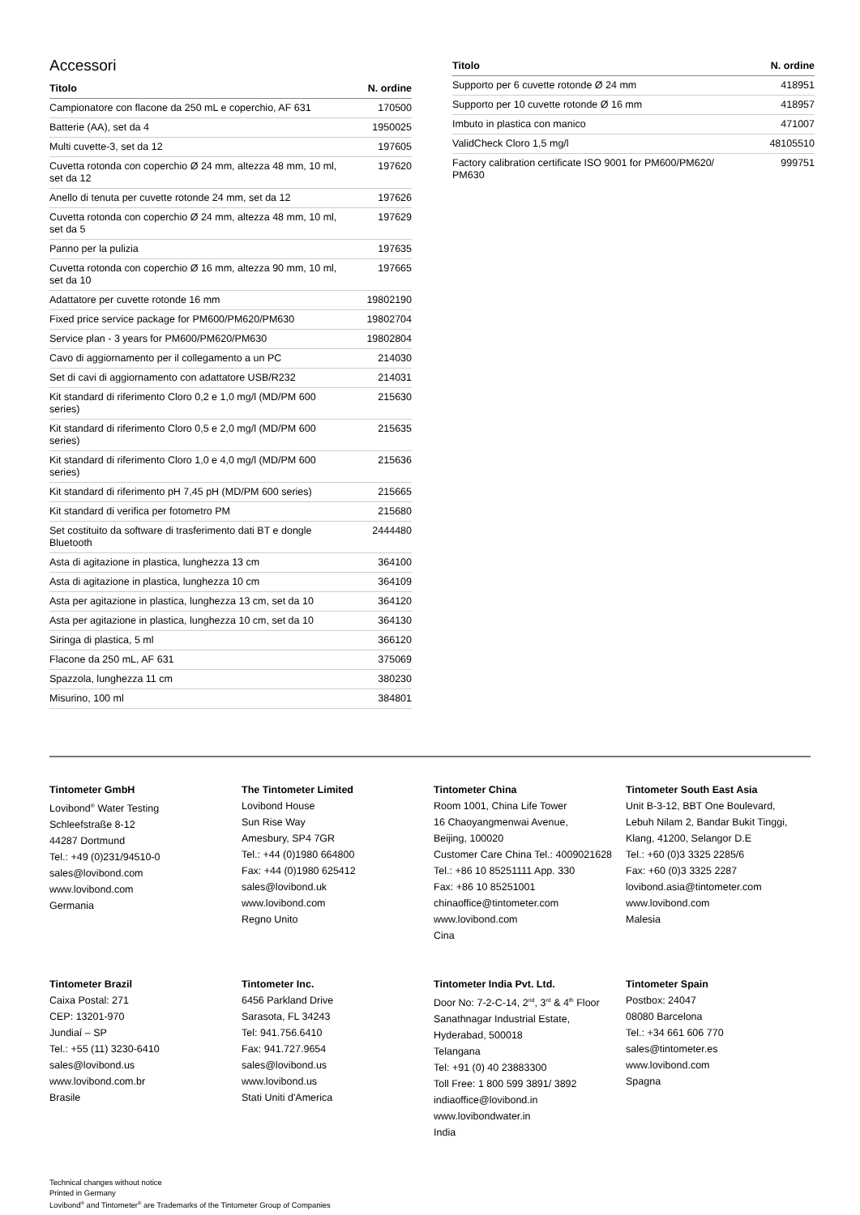Accessori
| Titolo | N. ordine |
| --- | --- |
| Campionatore con flacone da 250 mL e coperchio, AF 631 | 170500 |
| Batterie (AA), set da 4 | 1950025 |
| Multi cuvette-3, set da 12 | 197605 |
| Cuvetta rotonda con coperchio Ø 24 mm, altezza 48 mm, 10 ml, set da 12 | 197620 |
| Anello di tenuta per cuvette rotonde 24 mm, set da 12 | 197626 |
| Cuvetta rotonda con coperchio Ø 24 mm, altezza 48 mm, 10 ml, set da 5 | 197629 |
| Panno per la pulizia | 197635 |
| Cuvetta rotonda con coperchio Ø 16 mm, altezza 90 mm, 10 ml, set da 10 | 197665 |
| Adattatore per cuvette rotonde 16 mm | 19802190 |
| Fixed price service package for PM600/PM620/PM630 | 19802704 |
| Service plan - 3 years for PM600/PM620/PM630 | 19802804 |
| Cavo di aggiornamento per il collegamento a un PC | 214030 |
| Set di cavi di aggiornamento con adattatore USB/R232 | 214031 |
| Kit standard di riferimento Cloro 0,2 e 1,0 mg/l (MD/PM 600 series) | 215630 |
| Kit standard di riferimento Cloro 0,5 e 2,0 mg/l (MD/PM 600 series) | 215635 |
| Kit standard di riferimento Cloro 1,0 e 4,0 mg/l (MD/PM 600 series) | 215636 |
| Kit standard di riferimento pH 7,45 pH (MD/PM 600 series) | 215665 |
| Kit standard di verifica per fotometro PM | 215680 |
| Set costituito da software di trasferimento dati BT e dongle Bluetooth | 2444480 |
| Asta di agitazione in plastica, lunghezza 13 cm | 364100 |
| Asta di agitazione in plastica, lunghezza 10 cm | 364109 |
| Asta per agitazione in plastica, lunghezza 13 cm, set da 10 | 364120 |
| Asta per agitazione in plastica, lunghezza 10 cm, set da 10 | 364130 |
| Siringa di plastica, 5 ml | 366120 |
| Flacone da 250 mL, AF 631 | 375069 |
| Spazzola, lunghezza 11 cm | 380230 |
| Misurino, 100 ml | 384801 |
| Titolo | N. ordine |
| --- | --- |
| Supporto per 6 cuvette rotonde Ø 24 mm | 418951 |
| Supporto per 10 cuvette rotonde Ø 16 mm | 418957 |
| Imbuto in plastica con manico | 471007 |
| ValidCheck Cloro 1,5 mg/l | 48105510 |
| Factory calibration certificate ISO 9001 for PM600/PM620/ PM630 | 999751 |
Tintometer GmbH
Lovibond<sup>®</sup> Water Testing
Schleefstraße 8-12
44287 Dortmund
Tel.: +49 (0)231/94510-0
sales@lovibond.com
www.lovibond.com
Germania
The Tintometer Limited
Lovibond House
Sun Rise Way
Amesbury, SP4 7GR
Tel.: +44 (0)1980 664800
Fax: +44 (0)1980 625412
sales@lovibond.uk
www.lovibond.com
Regno Unito
Tintometer China
Room 1001, China Life Tower
16 Chaoyangmenwai Avenue,
Beijing, 100020
Customer Care China Tel.: 4009021628
Tel.: +86 10 85251111 App. 330
Fax: +86 10 85251001
chinaoffice@tintometer.com
www.lovibond.com
Cina
Tintometer South East Asia
Unit B-3-12, BBT One Boulevard,
Lebuh Nilam 2, Bandar Bukit Tinggi,
Klang, 41200, Selangor D.E
Tel.: +60 (0)3 3325 2285/6
Fax: +60 (0)3 3325 2287
lovibond.asia@tintometer.com
www.lovibond.com
Malesia
Tintometer Brazil
Caixa Postal: 271
CEP: 13201-970
Jundiaí – SP
Tel.: +55 (11) 3230-6410
sales@lovibond.us
www.lovibond.com.br
Brasile
Tintometer Inc.
6456 Parkland Drive
Sarasota, FL 34243
Tel: 941.756.6410
Fax: 941.727.9654
sales@lovibond.us
www.lovibond.us
Stati Uniti d'America
Tintometer India Pvt. Ltd.
Door No: 7-2-C-14, 2<sup>nd</sup>, 3<sup>rd</sup> & 4<sup>th</sup> Floor
Sanathnagar Industrial Estate,
Hyderabad, 500018
Telangana
Tel: +91 (0) 40 23883300
Toll Free: 1 800 599 3891/ 3892
indiaoffice@lovibond.in
www.lovibondwater.in
India
Tintometer Spain
Postbox: 24047
08080 Barcelona
Tel.: +34 661 606 770
sales@tintometer.es
www.lovibond.com
Spagna
Technical changes without notice
Printed in Germany
Lovibond<sup>®</sup> and Tintometer<sup>®</sup> are Trademarks of the Tintometer Group of Companies